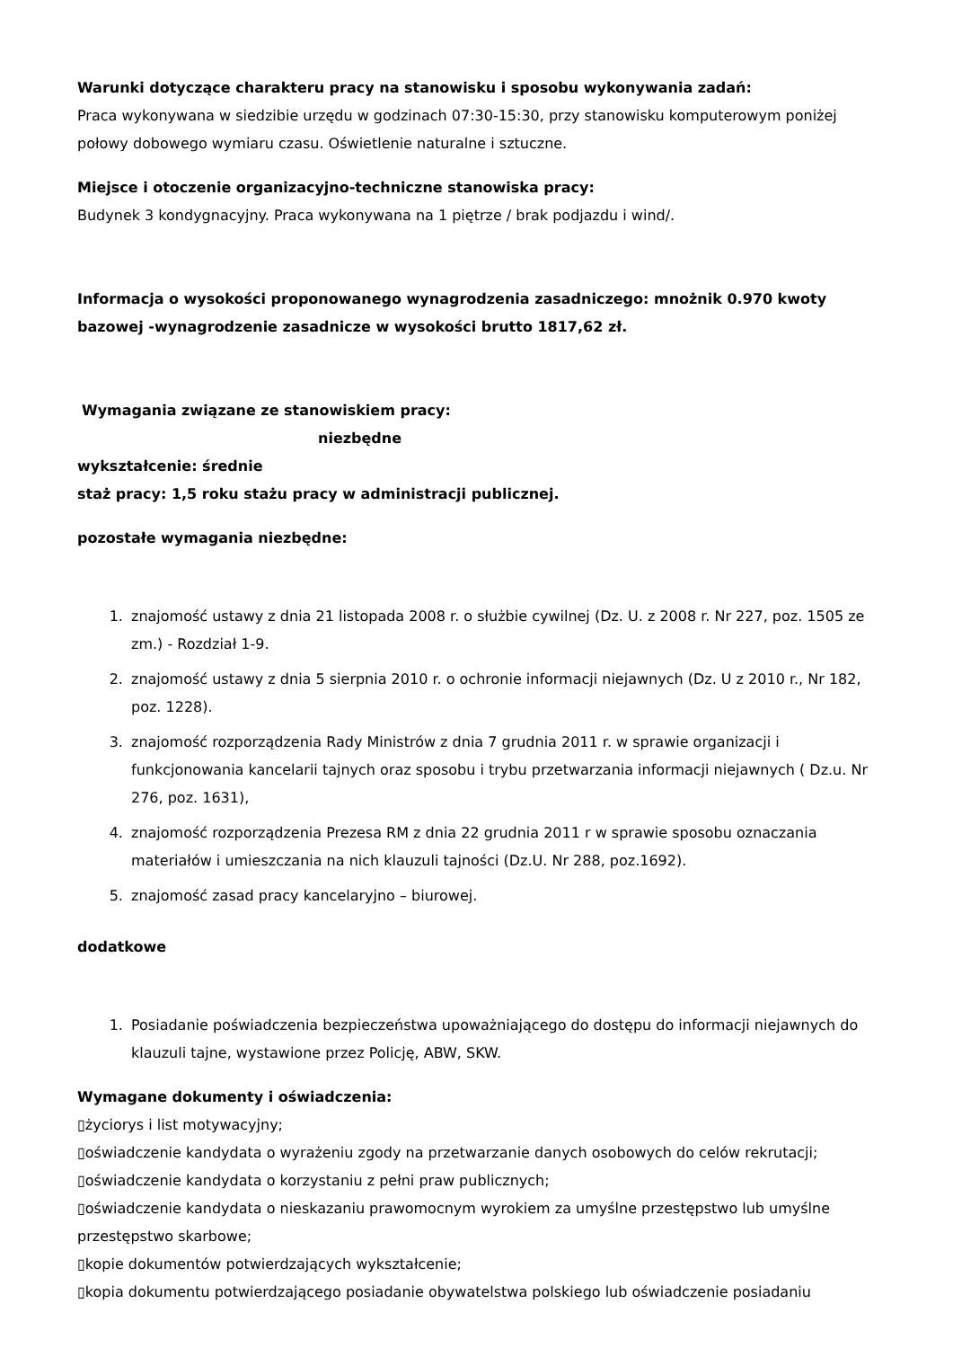Warunki dotyczące charakteru pracy na stanowisku i sposobu wykonywania zadań:
Praca wykonywana w siedzibie urzędu w godzinach 07:30-15:30, przy stanowisku komputerowym poniżej połowy dobowego wymiaru czasu. Oświetlenie naturalne i sztuczne.
Miejsce i otoczenie organizacyjno-techniczne stanowiska pracy:
Budynek 3 kondygnacyjny. Praca wykonywana na 1 piętrze / brak podjazdu i wind/.
Informacja o wysokości proponowanego wynagrodzenia zasadniczego: mnożnik 0.970 kwoty bazowej -wynagrodzenie zasadnicze w wysokości brutto 1817,62 zł.
Wymagania związane ze stanowiskiem pracy:
niezbędne
wykształcenie: średnie
staż pracy: 1,5 roku stażu pracy w administracji publicznej.
pozostałe wymagania niezbędne:
1. znajomość ustawy z dnia 21 listopada 2008 r. o służbie cywilnej (Dz. U. z 2008 r. Nr 227, poz. 1505 ze zm.) - Rozdział 1-9.
2. znajomość ustawy z dnia 5 sierpnia 2010 r. o ochronie informacji niejawnych (Dz. U z 2010 r., Nr 182, poz. 1228).
3. znajomość rozporządzenia Rady Ministrów z dnia 7 grudnia 2011 r. w sprawie organizacji i funkcjonowania kancelarii tajnych oraz sposobu i trybu przetwarzania informacji niejawnych ( Dz.u. Nr 276, poz. 1631),
4. znajomość rozporządzenia Prezesa RM z dnia 22 grudnia 2011 r w sprawie sposobu oznaczania materiałów i umieszczania na nich klauzuli tajności (Dz.U. Nr 288, poz.1692).
5. znajomość zasad pracy kancelaryjno – biurowej.
dodatkowe
1. Posiadanie poświadczenia bezpieczeństwa upoważniającego do dostępu do informacji niejawnych do klauzuli tajne, wystawione przez Policję, ABW, SKW.
Wymagane dokumenty i oświadczenia:
▯życiorys i list motywacyjny;
▯oświadczenie kandydata o wyrażeniu zgody na przetwarzanie danych osobowych do celów rekrutacji;
▯oświadczenie kandydata o korzystaniu z pełni praw publicznych;
▯oświadczenie kandydata o nieskazaniu prawomocnym wyrokiem za umyślne przestępstwo lub umyślne przestępstwo skarbowe;
▯kopie dokumentów potwierdzających wykształcenie;
▯kopia dokumentu potwierdzającego posiadanie obywatelstwa polskiego lub oświadczenie posiadaniu